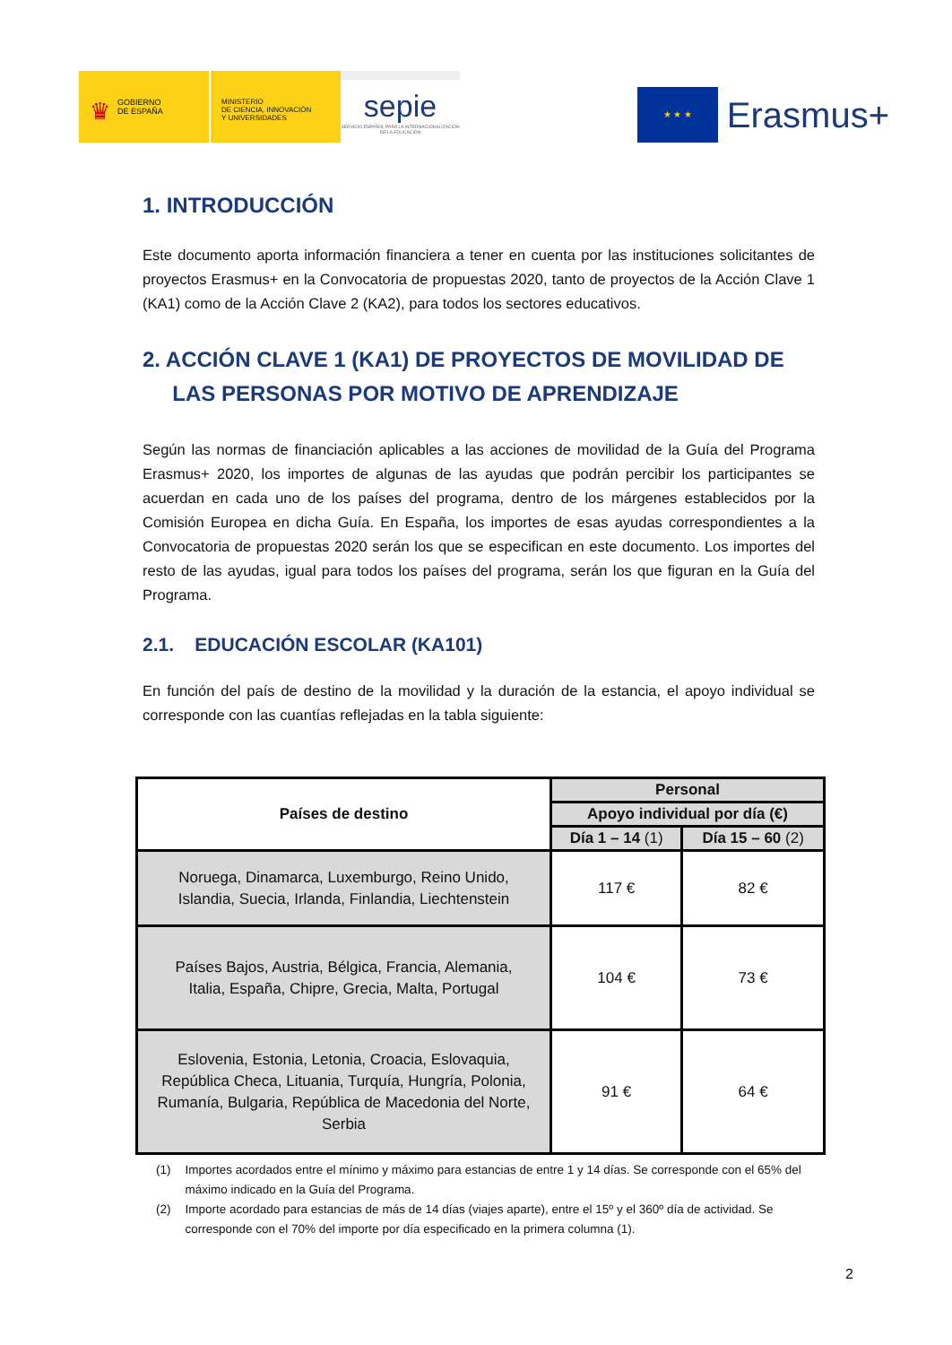♛ GOBIERNO
DE ESPAÑA
MINISTERIO
DE CIENCIA, INNOVACIÓN
Y UNIVERSIDADES
sepie
SERVICIO ESPAÑOL PARA LA INTERNACIONALIZACIÓN DE LA EDUCACIÓN
★ ★ ★
Erasmus+
1. INTRODUCCIÓN
Este documento aporta información financiera a tener en cuenta por las instituciones solicitantes de proyectos Erasmus+ en la Convocatoria de propuestas 2020, tanto de proyectos de la Acción Clave 1 (KA1) como de la Acción Clave 2 (KA2), para todos los sectores educativos.
2. ACCIÓN CLAVE 1 (KA1) DE PROYECTOS DE MOVILIDAD DE
LAS PERSONAS POR MOTIVO DE APRENDIZAJE
Según las normas de financiación aplicables a las acciones de movilidad de la Guía del Programa Erasmus+ 2020, los importes de algunas de las ayudas que podrán percibir los participantes se acuerdan en cada uno de los países del programa, dentro de los márgenes establecidos por la Comisión Europea en dicha Guía. En España, los importes de esas ayudas correspondientes a la Convocatoria de propuestas 2020 serán los que se especifican en este documento. Los importes del resto de las ayudas, igual para todos los países del programa, serán los que figuran en la Guía del Programa.
2.1. EDUCACIÓN ESCOLAR (KA101)
En función del país de destino de la movilidad y la duración de la estancia, el apoyo individual se corresponde con las cuantías reflejadas en la tabla siguiente:
| Países de destino | Personal | |
| --- | --- | --- |
| | Apoyo individual por día (€) | |
| | Día 1 – 14 (1) | Día 15 – 60 (2) |
| Noruega, Dinamarca, Luxemburgo, Reino Unido, Islandia, Suecia, Irlanda, Finlandia, Liechtenstein | 117 € | 82 € |
| Países Bajos, Austria, Bélgica, Francia, Alemania, Italia, España, Chipre, Grecia, Malta, Portugal | 104 € | 73 € |
| Eslovenia, Estonia, Letonia, Croacia, Eslovaquia, República Checa, Lituania, Turquía, Hungría, Polonia, Rumanía, Bulgaria, República de Macedonia del Norte, Serbia | 91 € | 64 € |
(1) Importes acordados entre el mínimo y máximo para estancias de entre 1 y 14 días. Se corresponde con el 65% del máximo indicado en la Guía del Programa.
(2) Importe acordado para estancias de más de 14 días (viajes aparte), entre el 15º y el 360º día de actividad. Se corresponde con el 70% del importe por día especificado en la primera columna (1).
2